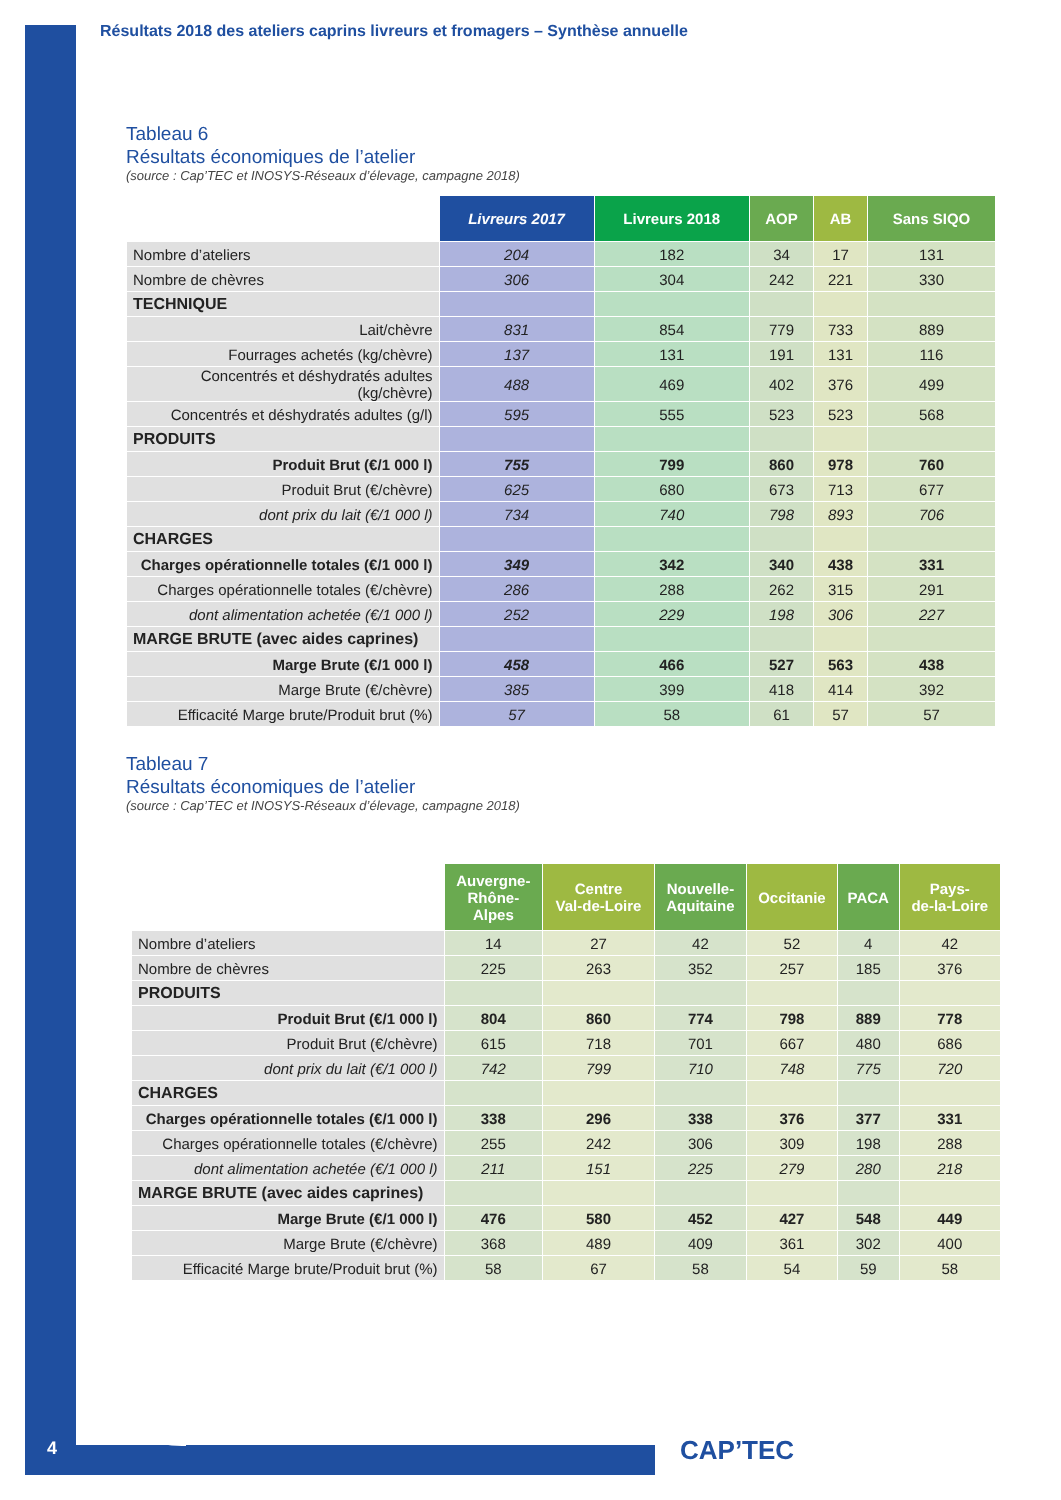Résultats 2018 des ateliers caprins livreurs et fromagers – Synthèse annuelle
Tableau 6
Résultats économiques de l’atelier
(source : Cap’TEC et INOSYS-Réseaux d’élevage, campagne 2018)
| | Livreurs 2017 | Livreurs 2018 | AOP | AB | Sans SIQO |
| Nombre d’ateliers | 204 | 182 | 34 | 17 | 131 |
| Nombre de chèvres | 306 | 304 | 242 | 221 | 330 |
| TECHNIQUE | | | | | |
| Lait/chèvre | 831 | 854 | 779 | 733 | 889 |
| Fourrages achetés (kg/chèvre) | 137 | 131 | 191 | 131 | 116 |
| Concentrés et déshydratés adultes (kg/chèvre) | 488 | 469 | 402 | 376 | 499 |
| Concentrés et déshydratés adultes (g/l) | 595 | 555 | 523 | 523 | 568 |
| PRODUITS | | | | | |
| Produit Brut (€/1 000 l) | 755 | 799 | 860 | 978 | 760 |
| Produit Brut (€/chèvre) | 625 | 680 | 673 | 713 | 677 |
| dont prix du lait (€/1 000 l) | 734 | 740 | 798 | 893 | 706 |
| CHARGES | | | | | |
| Charges opérationnelle totales (€/1 000 l) | 349 | 342 | 340 | 438 | 331 |
| Charges opérationnelle totales (€/chèvre) | 286 | 288 | 262 | 315 | 291 |
| dont alimentation achetée (€/1 000 l) | 252 | 229 | 198 | 306 | 227 |
| MARGE BRUTE (avec aides caprines) | | | | | |
| Marge Brute (€/1 000 l) | 458 | 466 | 527 | 563 | 438 |
| Marge Brute (€/chèvre) | 385 | 399 | 418 | 414 | 392 |
| Efficacité Marge brute/Produit brut (%) | 57 | 58 | 61 | 57 | 57 |
Tableau 7
Résultats économiques de l’atelier
(source : Cap’TEC et INOSYS-Réseaux d’élevage, campagne 2018)
| | Auvergne- Rhône- Alpes | Centre Val-de-Loire | Nouvelle- Aquitaine | Occitanie | PACA | Pays- de-la-Loire |
| Nombre d’ateliers | 14 | 27 | 42 | 52 | 4 | 42 |
| Nombre de chèvres | 225 | 263 | 352 | 257 | 185 | 376 |
| PRODUITS | | | | | | |
| Produit Brut (€/1 000 l) | 804 | 860 | 774 | 798 | 889 | 778 |
| Produit Brut (€/chèvre) | 615 | 718 | 701 | 667 | 480 | 686 |
| dont prix du lait (€/1 000 l) | 742 | 799 | 710 | 748 | 775 | 720 |
| CHARGES | | | | | | |
| Charges opérationnelle totales (€/1 000 l) | 338 | 296 | 338 | 376 | 377 | 331 |
| Charges opérationnelle totales (€/chèvre) | 255 | 242 | 306 | 309 | 198 | 288 |
| dont alimentation achetée (€/1 000 l) | 211 | 151 | 225 | 279 | 280 | 218 |
| MARGE BRUTE (avec aides caprines) | | | | | | |
| Marge Brute (€/1 000 l) | 476 | 580 | 452 | 427 | 548 | 449 |
| Marge Brute (€/chèvre) | 368 | 489 | 409 | 361 | 302 | 400 |
| Efficacité Marge brute/Produit brut (%) | 58 | 67 | 58 | 54 | 59 | 58 |
4 CAP’TEC